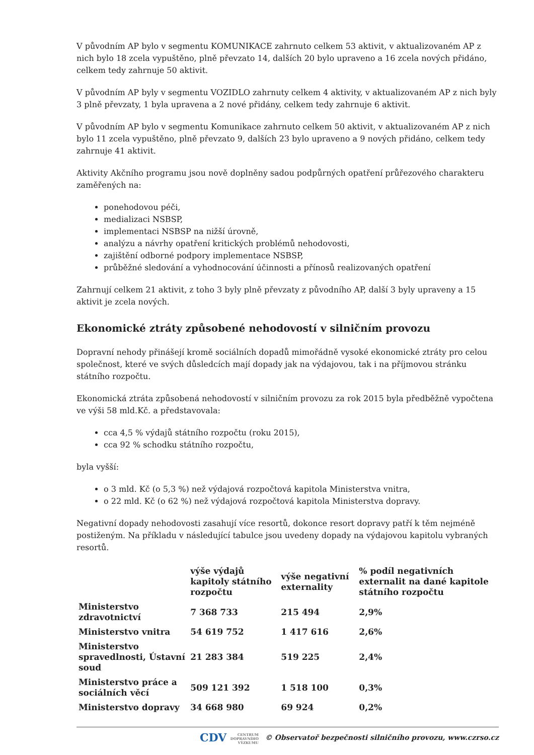V původním AP bylo v segmentu KOMUNIKACE zahrnuto celkem 53 aktivit, v aktualizovaném AP z nich bylo 18 zcela vypuštěno, plně převzato 14, dalších 20 bylo upraveno a 16 zcela nových přidáno, celkem tedy zahrnuje 50 aktivit.
V původním AP byly v segmentu VOZIDLO zahrnuty celkem 4 aktivity, v aktualizovaném AP z nich byly 3 plně převzaty, 1 byla upravena a 2 nové přidány, celkem tedy zahrnuje 6 aktivit.
V původním AP bylo v segmentu Komunikace zahrnuto celkem 50 aktivit, v aktualizovaném AP z nich bylo 11 zcela vypuštěno, plně převzato 9, dalších 23 bylo upraveno a 9 nových přidáno, celkem tedy zahrnuje 41 aktivit.
Aktivity Akčního programu jsou nově doplněny sadou podpůrných opatření průřezového charakteru zaměřených na:
ponehodovou péči,
medializaci NSBSP,
implementaci NSBSP na nižší úrovně,
analýzu a návrhy opatření kritických problémů nehodovosti,
zajištění odborné podpory implementace NSBSP,
průběžné sledování a vyhodnocování účinnosti a přínosů realizovaných opatření
Zahrnují celkem 21 aktivit, z toho 3 byly plně převzaty z původního AP, další 3 byly upraveny a 15 aktivit je zcela nových.
Ekonomické ztráty způsobené nehodovostí v silničním provozu
Dopravní nehody přinášejí kromě sociálních dopadů mimořádně vysoké ekonomické ztráty pro celou společnost, které ve svých důsledcích mají dopady jak na výdajovou, tak i na příjmovou stránku státního rozpočtu.
Ekonomická ztráta způsobená nehodovostí v silničním provozu za rok 2015 byla předběžně vypočtena ve výši 58 mld.Kč. a představovala:
cca 4,5 % výdajů státního rozpočtu (roku 2015),
cca 92 % schodku státního rozpočtu,
byla vyšší:
o 3 mld. Kč (o 5,3 %) než výdajová rozpočtová kapitola Ministerstva vnitra,
o 22 mld. Kč (o 62 %) než výdajová rozpočtová kapitola Ministerstva dopravy.
Negativní dopady nehodovosti zasahují více resortů, dokonce resort dopravy patří k těm nejméně postiženým. Na příkladu v následující tabulce jsou uvedeny dopady na výdajovou kapitolu vybraných resortů.
| | výše výdajů kapitoly státního rozpočtu | výše negativní externality | % podíl negativních externalit na dané kapitole státního rozpočtu |
| --- | --- | --- | --- |
| Ministerstvo zdravotnictví | 7 368 733 | 215 494 | 2,9% |
| Ministerstvo vnitra | 54 619 752 | 1 417 616 | 2,6% |
| Ministerstvo spravedlnosti, Ústavní soud | 21 283 384 | 519 225 | 2,4% |
| Ministerstvo práce a sociálních věcí | 509 121 392 | 1 518 100 | 0,3% |
| Ministerstvo dopravy | 34 668 980 | 69 924 | 0,2% |
CDV CENTRUM
DOPRAVNÍHO
VÝZKUMU © Observatoř bezpečnosti silničního provozu, www.czrso.cz